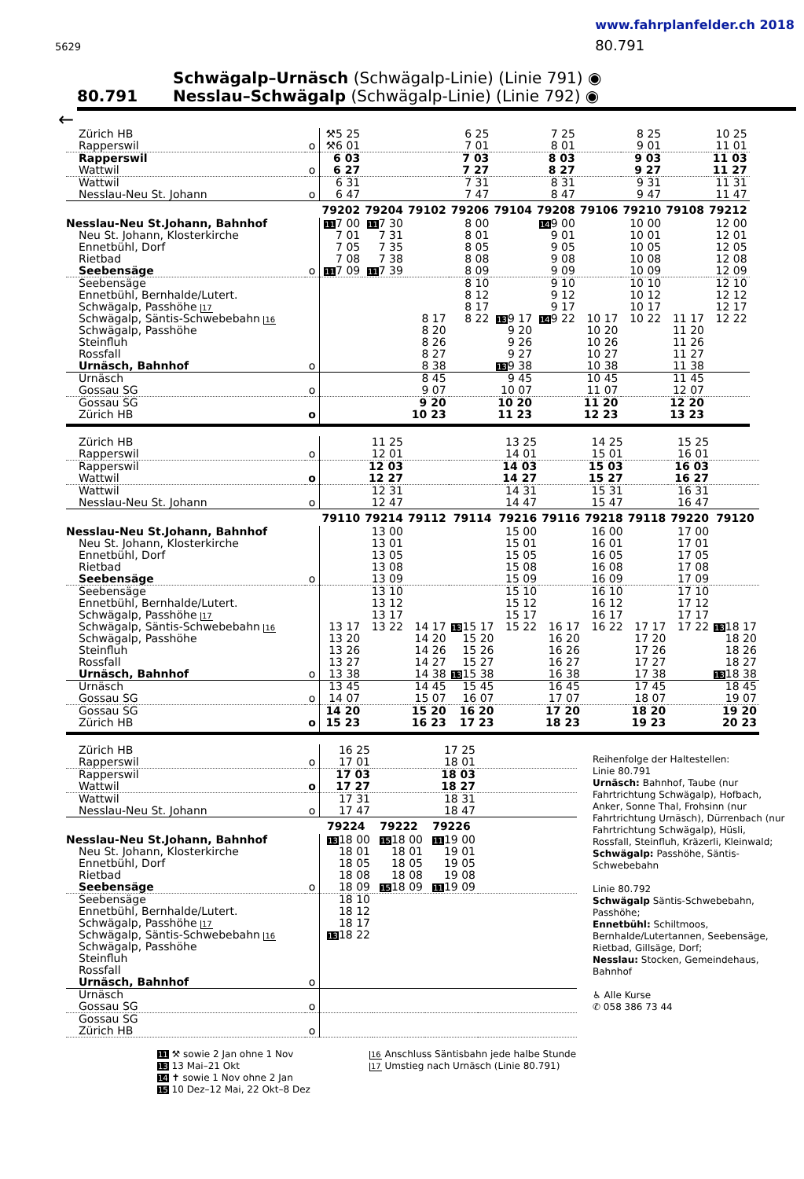5629
www.fahrplanfelder.ch 2018
80.791
80.791
Schwägalp–Urnäsch (Schwägalp-Linie) (Linie 791) ◉
Nesslau–Schwägalp (Schwägalp-Linie) (Linie 792) ◉
←
| Zürich HB | | ⚒5 25 | | | 6 25 | | 7 25 | | 8 25 | | 10 25 |
| Rapperswil | o | ⚒6 01 | | | 7 01 | | 8 01 | | 9 01 | | 11 01 |
| Rapperswil | | 6 03 | | | 7 03 | | 8 03 | | 9 03 | | 11 03 |
| Wattwil | o | 6 27 | | | 7 27 | | 8 27 | | 9 27 | | 11 27 |
| Wattwil | | 6 31 | | | 7 31 | | 8 31 | | 9 31 | | 11 31 |
| Nesslau-Neu St. Johann | o | 6 47 | | | 7 47 | | 8 47 | | 9 47 | | 11 47 |
| | | 79202 | 79204 | 79102 | 79206 | 79104 | 79208 | 79106 | 79210 | 79108 | 79212 |
| Nesslau-Neu St.Johann, Bahnhof | | 11 7 00 | 11 7 30 | | 8 00 | | 14 9 00 | | 10 00 | | 12 00 |
| Neu St. Johann, Klosterkirche | | 7 01 | 7 31 | | 8 01 | | 9 01 | | 10 01 | | 12 01 |
| Ennetbühl, Dorf | | 7 05 | 7 35 | | 8 05 | | 9 05 | | 10 05 | | 12 05 |
| Rietbad | | 7 08 | 7 38 | | 8 08 | | 9 08 | | 10 08 | | 12 08 |
| Seebensäge | o | 11 7 09 | 11 7 39 | | 8 09 | | 9 09 | | 10 09 | | 12 09 |
| Seebensäge | | | | | 8 10 | | 9 10 | | 10 10 | | 12 10 |
| Ennetbühl, Bernhalde/Lutert. | | | | | 8 12 | | 9 12 | | 10 12 | | 12 12 |
| Schwägalp, Passhöhe 17 | | | | | 8 17 | | 9 17 | | 10 17 | | 12 17 |
| Schwägalp, Säntis-Schwebebahn 16 | | | | 8 17 | 8 22 | 13 9 17 | 14 9 22 | 10 17 | 10 22 | 11 17 | 12 22 |
| Schwägalp, Passhöhe | | | | 8 20 | | 9 20 | | 10 20 | | 11 20 | |
| Steinfluh | | | | 8 26 | | 9 26 | | 10 26 | | 11 26 | |
| Rossfall | | | | 8 27 | | 9 27 | | 10 27 | | 11 27 | |
| Urnäsch, Bahnhof | o | | | 8 38 | | 13 9 38 | | 10 38 | | 11 38 | |
| Urnäsch | | | | 8 45 | | 9 45 | | 10 45 | | 11 45 | |
| Gossau SG | o | | | 9 07 | | 10 07 | | 11 07 | | 12 07 | |
| Gossau SG | | | | 9 20 | | 10 20 | | 11 20 | | 12 20 | |
| Zürich HB | o | | | 10 23 | | 11 23 | | 12 23 | | 13 23 | |
| Zürich HB | | | 11 25 | | | 13 25 | | 14 25 | | 15 25 | |
| Rapperswil | o | | 12 01 | | | 14 01 | | 15 01 | | 16 01 | |
| Rapperswil | | | 12 03 | | | 14 03 | | 15 03 | | 16 03 | |
| Wattwil | o | | 12 27 | | | 14 27 | | 15 27 | | 16 27 | |
| Wattwil | | | 12 31 | | | 14 31 | | 15 31 | | 16 31 | |
| Nesslau-Neu St. Johann | o | | 12 47 | | | 14 47 | | 15 47 | | 16 47 | |
| | | 79110 | 79214 | 79112 | 79114 | 79216 | 79116 | 79218 | 79118 | 79220 | 79120 |
| Nesslau-Neu St.Johann, Bahnhof | | | 13 00 | | | 15 00 | | 16 00 | | 17 00 | |
| Neu St. Johann, Klosterkirche | | | 13 01 | | | 15 01 | | 16 01 | | 17 01 | |
| Ennetbühl, Dorf | | | 13 05 | | | 15 05 | | 16 05 | | 17 05 | |
| Rietbad | | | 13 08 | | | 15 08 | | 16 08 | | 17 08 | |
| Seebensäge | o | | 13 09 | | | 15 09 | | 16 09 | | 17 09 | |
| Seebensäge | | | 13 10 | | | 15 10 | | 16 10 | | 17 10 | |
| Ennetbühl, Bernhalde/Lutert. | | | 13 12 | | | 15 12 | | 16 12 | | 17 12 | |
| Schwägalp, Passhöhe 17 | | | 13 17 | | | 15 17 | | 16 17 | | 17 17 | |
| Schwägalp, Säntis-Schwebebahn 16 | | 13 17 | 13 22 | 14 17 | 13 15 17 | 15 22 | 16 17 | 16 22 | 17 17 | 17 22 | 13 18 17 |
| Schwägalp, Passhöhe | | 13 20 | | 14 20 | 15 20 | | 16 20 | | 17 20 | | 18 20 |
| Steinfluh | | 13 26 | | 14 26 | 15 26 | | 16 26 | | 17 26 | | 18 26 |
| Rossfall | | 13 27 | | 14 27 | 15 27 | | 16 27 | | 17 27 | | 18 27 |
| Urnäsch, Bahnhof | o | 13 38 | | 14 38 | 13 15 38 | | 16 38 | | 17 38 | | 13 18 38 |
| Urnäsch | | 13 45 | | 14 45 | 15 45 | | 16 45 | | 17 45 | | 18 45 |
| Gossau SG | o | 14 07 | | 15 07 | 16 07 | | 17 07 | | 18 07 | | 19 07 |
| Gossau SG | | 14 20 | | 15 20 | 16 20 | | 17 20 | | 18 20 | | 19 20 |
| Zürich HB | o | 15 23 | | 16 23 | 17 23 | | 18 23 | | 19 23 | | 20 23 |
| Zürich HB | | 16 25 | | 17 25 | |
| Rapperswil | o | 17 01 | | 18 01 | |
| Rapperswil | | 17 03 | | 18 03 | |
| Wattwil | o | 17 27 | | 18 27 | |
| Wattwil | | 17 31 | | 18 31 | |
| Nesslau-Neu St. Johann | o | 17 47 | | 18 47 | |
| | | 79224 | 79222 | 79226 | |
| Nesslau-Neu St.Johann, Bahnhof | | 13 18 00 | 15 18 00 | 11 19 00 | |
| Neu St. Johann, Klosterkirche | | 18 01 | 18 01 | 19 01 | |
| Ennetbühl, Dorf | | 18 05 | 18 05 | 19 05 | |
| Rietbad | | 18 08 | 18 08 | 19 08 | |
| Seebensäge | o | 18 09 | 15 18 09 | 11 19 09 | |
| Seebensäge | | 18 10 | | | |
| Ennetbühl, Bernhalde/Lutert. | | 18 12 | | | |
| Schwägalp, Passhöhe 17 | | 18 17 | | | |
| Schwägalp, Säntis-Schwebebahn 16 | | 13 18 22 | | | |
| Schwägalp, Passhöhe | | | | | |
| Steinfluh | | | | | |
| Rossfall | | | | | |
| Urnäsch, Bahnhof | o | | | | |
| Urnäsch | | | | | |
| Gossau SG | o | | | | |
| Gossau SG | | | | | |
| Zürich HB | o | | | | |
Reihenfolge der Haltestellen:
Linie 80.791
Urnäsch: Bahnhof, Taube (nur Fahrtrichtung Schwägalp), Hofbach, Anker, Sonne Thal, Frohsinn (nur Fahrtrichtung Urnäsch), Dürrenbach (nur Fahrtrichtung Schwägalp), Hüsli, Rossfall, Steinfluh, Kräzerli, Kleinwald;
Schwägalp: Passhöhe, Säntis-Schwebebahn
Linie 80.792
Schwägalp Säntis-Schwebebahn, Passhöhe;
Ennetbühl: Schiltmoos, Bernhalde/Lutertannen, Seebensäge, Rietbad, Gillsäge, Dorf;
Nesslau: Stocken, Gemeindehaus, Bahnhof
♿ Alle Kurse
✆ 058 386 73 44
11 ⚒ sowie 2 Jan ohne 1 Nov
13 13 Mai–21 Okt
14 ✝ sowie 1 Nov ohne 2 Jan
15 10 Dez–12 Mai, 22 Okt–8 Dez
16 Anschluss Säntisbahn jede halbe Stunde
17 Umstieg nach Urnäsch (Linie 80.791)